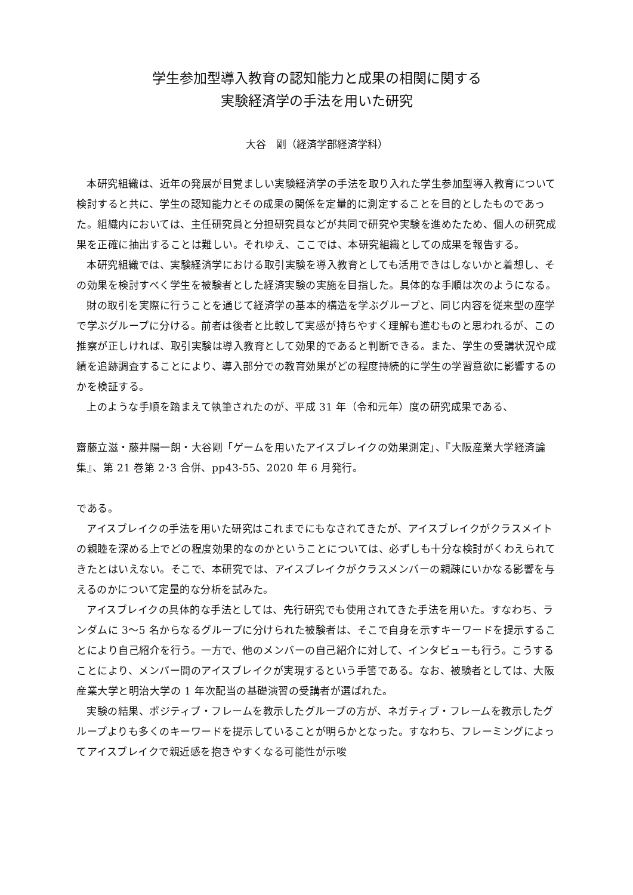学生参加型導入教育の認知能力と成果の相関に関する
実験経済学の手法を用いた研究
大谷　剛（経済学部経済学科）
本研究組織は、近年の発展が目覚ましい実験経済学の手法を取り入れた学生参加型導入教育について検討すると共に、学生の認知能力とその成果の関係を定量的に測定することを目的としたものであった。組織内においては、主任研究員と分担研究員などが共同で研究や実験を進めたため、個人の研究成果を正確に抽出することは難しい。それゆえ、ここでは、本研究組織としての成果を報告する。
本研究組織では、実験経済学における取引実験を導入教育としても活用できはしないかと着想し、その効果を検討すべく学生を被験者とした経済実験の実施を目指した。具体的な手順は次のようになる。
財の取引を実際に行うことを通じて経済学の基本的構造を学ぶグループと、同じ内容を従来型の座学で学ぶグループに分ける。前者は後者と比較して実感が持ちやすく理解も進むものと思われるが、この推察が正しければ、取引実験は導入教育として効果的であると判断できる。また、学生の受講状況や成績を追跡調査することにより、導入部分での教育効果がどの程度持続的に学生の学習意欲に影響するのかを検証する。
上のような手順を踏まえて執筆されたのが、平成 31 年（令和元年）度の研究成果である、
齋藤立滋・藤井陽一朗・大谷剛「ゲームを用いたアイスブレイクの効果測定」、『大阪産業大学経済論集』、第 21 巻第 2･3 合併、pp43-55、2020 年 6 月発行。
である。
アイスブレイクの手法を用いた研究はこれまでにもなされてきたが、アイスブレイクがクラスメイトの親睦を深める上でどの程度効果的なのかということについては、必ずしも十分な検討がくわえられてきたとはいえない。そこで、本研究では、アイスブレイクがクラスメンバーの親疎にいかなる影響を与えるのかについて定量的な分析を試みた。
アイスブレイクの具体的な手法としては、先行研究でも使用されてきた手法を用いた。すなわち、ランダムに 3～5 名からなるグループに分けられた被験者は、そこで自身を示すキーワードを提示することにより自己紹介を行う。一方で、他のメンバーの自己紹介に対して、インタビューも行う。こうすることにより、メンバー間のアイスブレイクが実現するという手筈である。なお、被験者としては、大阪産業大学と明治大学の 1 年次配当の基礎演習の受講者が選ばれた。
実験の結果、ポジティブ・フレームを教示したグループの方が、ネガティブ・フレームを教示したグループよりも多くのキーワードを提示していることが明らかとなった。すなわち、フレーミングによってアイスブレイクで親近感を抱きやすくなる可能性が示唆